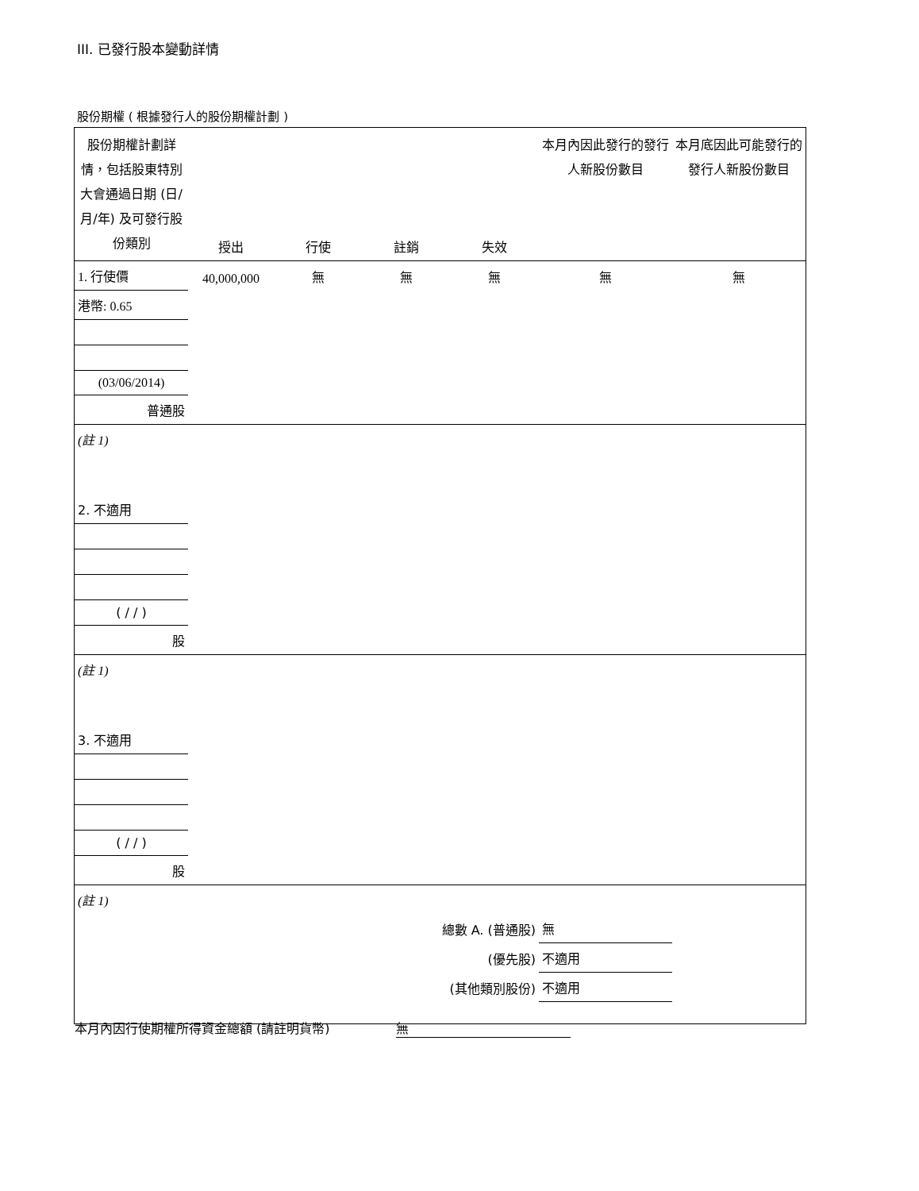III. 已發行股本變動詳情
股份期權 ( 根據發行人的股份期權計劃 )
| 股份期權計劃詳情，包括股東特別大會通過日期 (日/月/年) 及可發行股份類別 | 授出 | 行使 | 註銷 | 失效 | 本月內因此發行的發行人新股份數目 | 本月底因此可能發行的發行人新股份數目 |
| 1. 行使價 | 40,000,000 | 無 | 無 | 無 | 無 | 無 |
| 港幣: 0.65 | | | | | | |
| (03/06/2014) | | | | | | |
| 普通股 | | | | | | |
| (註 1) | | | | | | |
| 2. 不適用 | | | | | | |
| ( / / ) | | | | | | |
| 股 | | | | | | |
| (註 1) | | | | | | |
| 3. 不適用 | | | | | | |
| ( / / ) | | | | | | |
| 股 | | | | | | |
| (註 1) | | | | | | |
| 總數 A. (普通股) | | | | | 無 | |
| (優先股) | | | | | 不適用 | |
| (其他類別股份) | | | | | 不適用 | |
本月內因行使期權所得資金總額 (請註明貨幣) 無